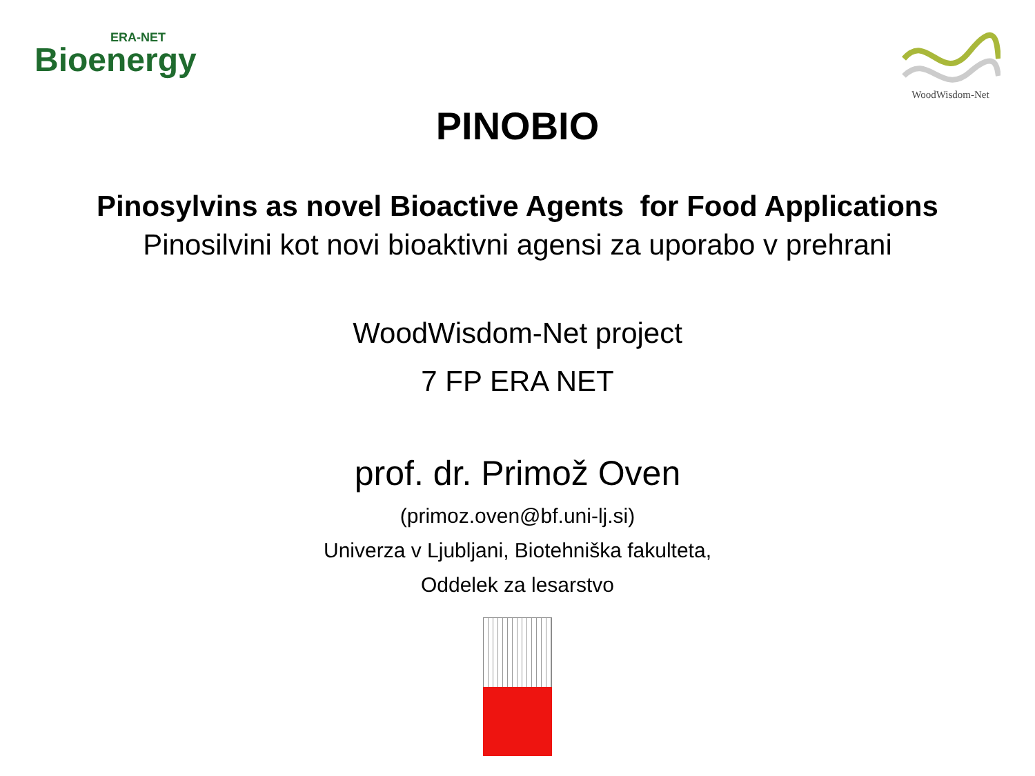ERA-NET
Bioenergy
WoodWisdom-Net
PINOBIO
Pinosylvins as novel Bioactive Agents for Food Applications
Pinosilvini kot novi bioaktivni agensi za uporabo v prehrani
WoodWisdom-Net project
7 FP ERA NET
prof. dr. Primož Oven
(primoz.oven@bf.uni-lj.si)
Univerza v Ljubljani, Biotehniška fakulteta,
Oddelek za lesarstvo